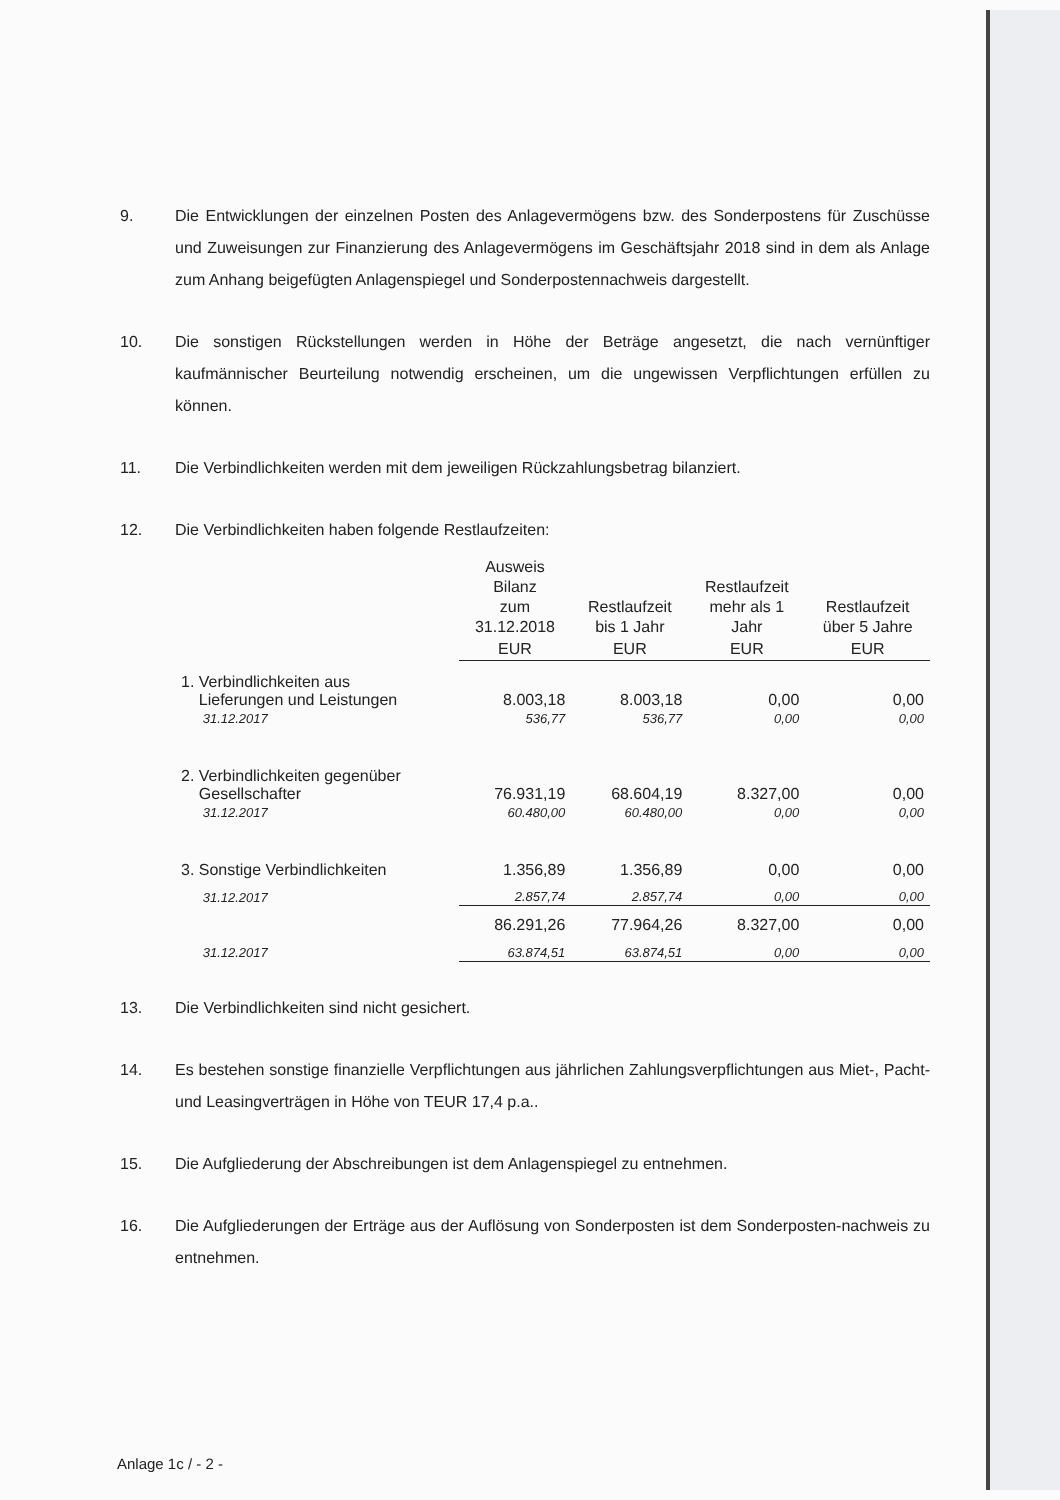9. Die Entwicklungen der einzelnen Posten des Anlagevermögens bzw. des Sonderpostens für Zuschüsse und Zuweisungen zur Finanzierung des Anlagevermögens im Geschäftsjahr 2018 sind in dem als Anlage zum Anhang beigefügten Anlagenspiegel und Sonderpostennachweis dargestellt.
10. Die sonstigen Rückstellungen werden in Höhe der Beträge angesetzt, die nach vernünftiger kaufmännischer Beurteilung notwendig erscheinen, um die ungewissen Verpflichtungen erfüllen zu können.
11. Die Verbindlichkeiten werden mit dem jeweiligen Rückzahlungsbetrag bilanziert.
12. Die Verbindlichkeiten haben folgende Restlaufzeiten:
| | Ausweis Bilanz zum 31.12.2018 | Restlaufzeit bis 1 Jahr | Restlaufzeit mehr als 1 Jahr | Restlaufzeit über 5 Jahre |
| --- | --- | --- | --- | --- |
| | EUR | EUR | EUR | EUR |
| 1. Verbindlichkeiten aus Lieferungen und Leistungen | 8.003,18 | 8.003,18 | 0,00 | 0,00 |
| 31.12.2017 | 536,77 | 536,77 | 0,00 | 0,00 |
| 2. Verbindlichkeiten gegenüber Gesellschafter | 76.931,19 | 68.604,19 | 8.327,00 | 0,00 |
| 31.12.2017 | 60.480,00 | 60.480,00 | 0,00 | 0,00 |
| 3. Sonstige Verbindlichkeiten | 1.356,89 | 1.356,89 | 0,00 | 0,00 |
| 31.12.2017 | 2.857,74 | 2.857,74 | 0,00 | 0,00 |
| | 86.291,26 | 77.964,26 | 8.327,00 | 0,00 |
| 31.12.2017 | 63.874,51 | 63.874,51 | 0,00 | 0,00 |
13. Die Verbindlichkeiten sind nicht gesichert.
14. Es bestehen sonstige finanzielle Verpflichtungen aus jährlichen Zahlungsverpflichtungen aus Miet-, Pacht- und Leasingverträgen in Höhe von TEUR 17,4 p.a..
15. Die Aufgliederung der Abschreibungen ist dem Anlagenspiegel zu entnehmen.
16. Die Aufgliederungen der Erträge aus der Auflösung von Sonderposten ist dem Sonderposten-nachweis zu entnehmen.
Anlage 1c / - 2 -